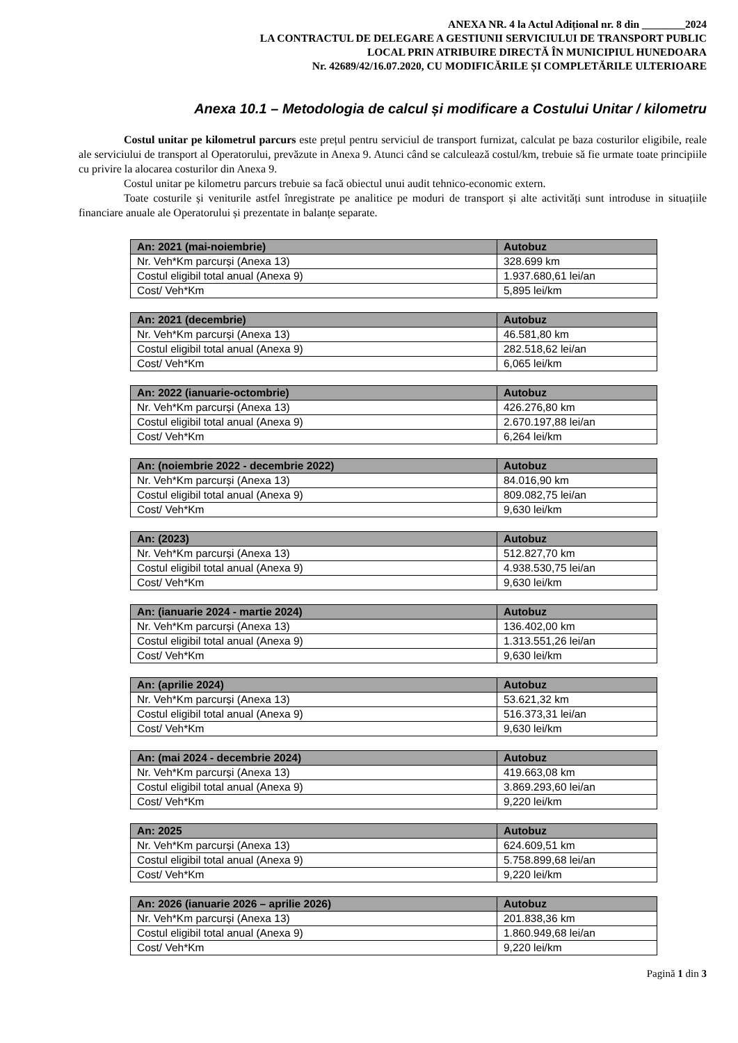ANEXA NR. 4 la Actul Adițional nr. 8 din ________2024
LA CONTRACTUL DE DELEGARE A GESTIUNII SERVICIULUI DE TRANSPORT PUBLIC
LOCAL PRIN ATRIBUIRE DIRECTĂ ÎN MUNICIPIUL HUNEDOARA
Nr. 42689/42/16.07.2020, CU MODIFICĂRILE ȘI COMPLETĂRILE ULTERIOARE
Anexa 10.1 – Metodologia de calcul și modificare a Costului Unitar / kilometru
Costul unitar pe kilometrul parcurs este prețul pentru serviciul de transport furnizat, calculat pe baza costurilor eligibile, reale ale serviciului de transport al Operatorului, prevăzute in Anexa 9. Atunci când se calculează costul/km, trebuie să fie urmate toate principiile cu privire la alocarea costurilor din Anexa 9.
Costul unitar pe kilometru parcurs trebuie sa facă obiectul unui audit tehnico-economic extern.
Toate costurile și veniturile astfel înregistrate pe analitice pe moduri de transport și alte activități sunt introduse in situațiile financiare anuale ale Operatorului și prezentate in balanțe separate.
| An: 2021 (mai-noiembrie) | Autobuz |
| --- | --- |
| Nr. Veh*Km parcurși (Anexa 13) | 328.699 km |
| Costul eligibil total anual (Anexa 9) | 1.937.680,61 lei/an |
| Cost/ Veh*Km | 5,895 lei/km |
| An: 2021 (decembrie) | Autobuz |
| --- | --- |
| Nr. Veh*Km parcurși (Anexa 13) | 46.581,80 km |
| Costul eligibil total anual (Anexa 9) | 282.518,62 lei/an |
| Cost/ Veh*Km | 6,065 lei/km |
| An: 2022 (ianuarie-octombrie) | Autobuz |
| --- | --- |
| Nr. Veh*Km parcurși (Anexa 13) | 426.276,80 km |
| Costul eligibil total anual (Anexa 9) | 2.670.197,88 lei/an |
| Cost/ Veh*Km | 6,264 lei/km |
| An: (noiembrie 2022 - decembrie 2022) | Autobuz |
| --- | --- |
| Nr. Veh*Km parcurși (Anexa 13) | 84.016,90 km |
| Costul eligibil total anual (Anexa 9) | 809.082,75 lei/an |
| Cost/ Veh*Km | 9,630 lei/km |
| An: (2023) | Autobuz |
| --- | --- |
| Nr. Veh*Km parcurși (Anexa 13) | 512.827,70 km |
| Costul eligibil total anual (Anexa 9) | 4.938.530,75 lei/an |
| Cost/ Veh*Km | 9,630 lei/km |
| An: (ianuarie 2024 - martie 2024) | Autobuz |
| --- | --- |
| Nr. Veh*Km parcurși (Anexa 13) | 136.402,00 km |
| Costul eligibil total anual (Anexa 9) | 1.313.551,26 lei/an |
| Cost/ Veh*Km | 9,630 lei/km |
| An: (aprilie 2024) | Autobuz |
| --- | --- |
| Nr. Veh*Km parcurși (Anexa 13) | 53.621,32 km |
| Costul eligibil total anual (Anexa 9) | 516.373,31 lei/an |
| Cost/ Veh*Km | 9,630 lei/km |
| An: (mai 2024 - decembrie 2024) | Autobuz |
| --- | --- |
| Nr. Veh*Km parcurși (Anexa 13) | 419.663,08 km |
| Costul eligibil total anual (Anexa 9) | 3.869.293,60 lei/an |
| Cost/ Veh*Km | 9,220 lei/km |
| An: 2025 | Autobuz |
| --- | --- |
| Nr. Veh*Km parcurși (Anexa 13) | 624.609,51 km |
| Costul eligibil total anual (Anexa 9) | 5.758.899,68 lei/an |
| Cost/ Veh*Km | 9,220 lei/km |
| An: 2026 (ianuarie 2026 – aprilie 2026) | Autobuz |
| --- | --- |
| Nr. Veh*Km parcurși (Anexa 13) | 201.838,36 km |
| Costul eligibil total anual (Anexa 9) | 1.860.949,68 lei/an |
| Cost/ Veh*Km | 9,220 lei/km |
Pagină 1 din 3